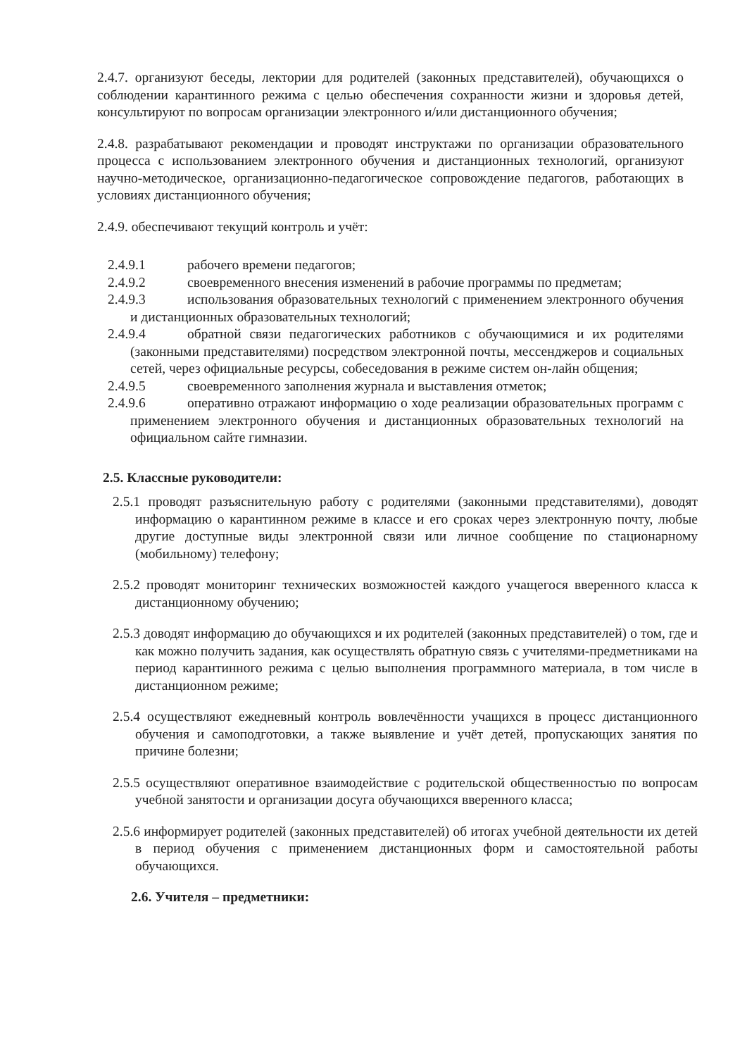2.4.7. организуют беседы, лектории для родителей (законных представителей), обучающихся о соблюдении карантинного режима с целью обеспечения сохранности жизни и здоровья детей, консультируют по вопросам организации электронного и/или дистанционного обучения;
2.4.8. разрабатывают рекомендации и проводят инструктажи по организации образовательного процесса с использованием электронного обучения и дистанционных технологий, организуют научно-методическое, организационно-педагогическое сопровождение педагогов, работающих в условиях дистанционного обучения;
2.4.9. обеспечивают текущий контроль и учёт:
2.4.9.1 рабочего времени педагогов;
2.4.9.2 своевременного внесения изменений в рабочие программы по предметам;
2.4.9.3 использования образовательных технологий с применением электронного обучения и дистанционных образовательных технологий;
2.4.9.4 обратной связи педагогических работников с обучающимися и их родителями (законными представителями) посредством электронной почты, мессенджеров и социальных сетей, через официальные ресурсы, собеседования в режиме систем он-лайн общения;
2.4.9.5 своевременного заполнения журнала и выставления отметок;
2.4.9.6 оперативно отражают информацию о ходе реализации образовательных программ с применением электронного обучения и дистанционных образовательных технологий на официальном сайте гимназии.
2.5. Классные руководители:
2.5.1 проводят разъяснительную работу с родителями (законными представителями), доводят информацию о карантинном режиме в классе и его сроках через электронную почту, любые другие доступные виды электронной связи или личное сообщение по стационарному (мобильному) телефону;
2.5.2 проводят мониторинг технических возможностей каждого учащегося вверенного класса к дистанционному обучению;
2.5.3 доводят информацию до обучающихся и их родителей (законных представителей) о том, где и как можно получить задания, как осуществлять обратную связь с учителями-предметниками на период карантинного режима с целью выполнения программного материала, в том числе в дистанционном режиме;
2.5.4 осуществляют ежедневный контроль вовлечённости учащихся в процесс дистанционного обучения и самоподготовки, а также выявление и учёт детей, пропускающих занятия по причине болезни;
2.5.5 осуществляют оперативное взаимодействие с родительской общественностью по вопросам учебной занятости и организации досуга обучающихся вверенного класса;
2.5.6 информирует родителей (законных представителей) об итогах учебной деятельности их детей в период обучения с применением дистанционных форм и самостоятельной работы обучающихся.
2.6. Учителя – предметники: